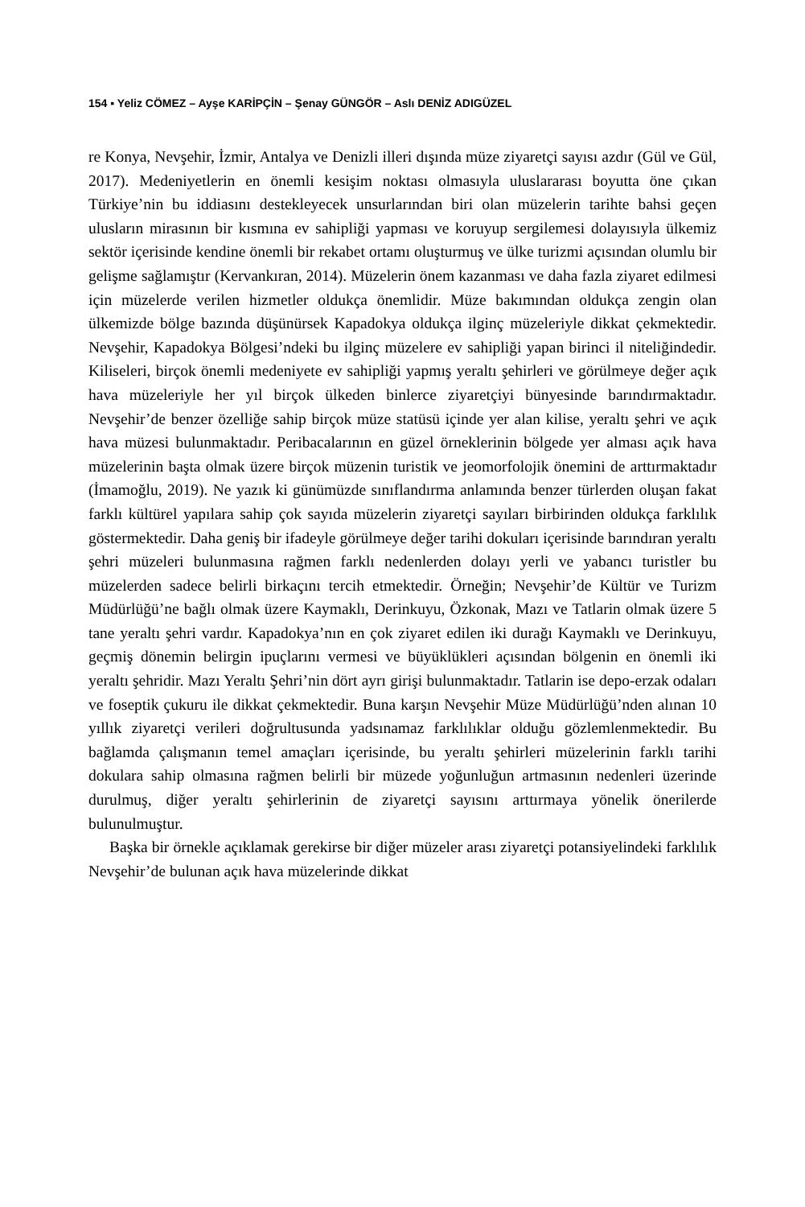154 ▪ Yeliz CÖMEZ – Ayşe KARİPÇİN – Şenay GÜNGÖR – Aslı DENİZ ADIGÜZEL
re Konya, Nevşehir, İzmir, Antalya ve Denizli illeri dışında müze ziyaretçi sayısı azdır (Gül ve Gül, 2017). Medeniyetlerin en önemli kesişim noktası olmasıyla uluslararası boyutta öne çıkan Türkiye’nin bu iddiasını destekleyecek unsurlarından biri olan müzelerin tarihte bahsi geçen ulusların mirasının bir kısmına ev sahipliği yapması ve koruyup sergilemesi dolayısıyla ülkemiz sektör içerisinde kendine önemli bir rekabet ortamı oluşturmuş ve ülke turizmi açısından olumlu bir gelişme sağlamıştır (Kervankıran, 2014). Müzelerin önem kazanması ve daha fazla ziyaret edilmesi için müzelerde verilen hizmetler oldukça önemlidir. Müze bakımından oldukça zengin olan ülkemizde bölge bazında düşünürsek Kapadokya oldukça ilginç müzeleriyle dikkat çekmektedir. Nevşehir, Kapadokya Bölgesi’ndeki bu ilginç müzelere ev sahipliği yapan birinci il niteliğindedir. Kiliseleri, birçok önemli medeniyete ev sahipliği yapmış yeraltı şehirleri ve görülmeye değer açık hava müzeleriyle her yıl birçok ülkeden binlerce ziyaretçiyi bünyesinde barındırmaktadır. Nevşehir’de benzer özelliğe sahip birçok müze statüsü içinde yer alan kilise, yeraltı şehri ve açık hava müzesi bulunmaktadır. Peribacalarının en güzel örneklerinin bölgede yer alması açık hava müzelerinin başta olmak üzere birçok müzenin turistik ve jeomorfolojik önemini de arttırmaktadır (İmamoğlu, 2019). Ne yazık ki günümüzde sınıflandırma anlamında benzer türlerden oluşan fakat farklı kültürel yapılara sahip çok sayıda müzelerin ziyaretçi sayıları birbirinden oldukça farklılık göstermektedir. Daha geniş bir ifadeyle görülmeye değer tarihi dokuları içerisinde barındıran yeraltı şehri müzeleri bulunmasına rağmen farklı nedenlerden dolayı yerli ve yabancı turistler bu müzelerden sadece belirli birkaçını tercih etmektedir. Örneğin; Nevşehir’de Kültür ve Turizm Müdürlüğü’ne bağlı olmak üzere Kaymaklı, Derinkuyu, Özkonak, Mazı ve Tatlarin olmak üzere 5 tane yeraltı şehri vardır. Kapadokya’nın en çok ziyaret edilen iki durağı Kaymaklı ve Derinkuyu, geçmiş dönemin belirgin ipuçlarını vermesi ve büyüklükleri açısından bölgenin en önemli iki yeraltı şehridir. Mazı Yeraltı Şehri’nin dört ayrı girişi bulunmaktadır. Tatlarin ise depo-erzak odaları ve foseptik çukuru ile dikkat çekmektedir. Buna karşın Nevşehir Müze Müdürlüğü’nden alınan 10 yıllık ziyaretçi verileri doğrultusunda yadsınamaz farklılıklar olduğu gözlemlenmektedir. Bu bağlamda çalışmanın temel amaçları içerisinde, bu yeraltı şehirleri müzelerinin farklı tarihi dokulara sahip olmasına rağmen belirli bir müzede yoğunluğun artmasının nedenleri üzerinde durulmuş, diğer yeraltı şehirlerinin de ziyaretçi sayısını arttırmaya yönelik önerilerde bulunulmuştur.
Başka bir örnekle açıklamak gerekirse bir diğer müzeler arası ziyaretçi potansiyelindeki farklılık Nevşehir’de bulunan açık hava müzelerinde dikkat